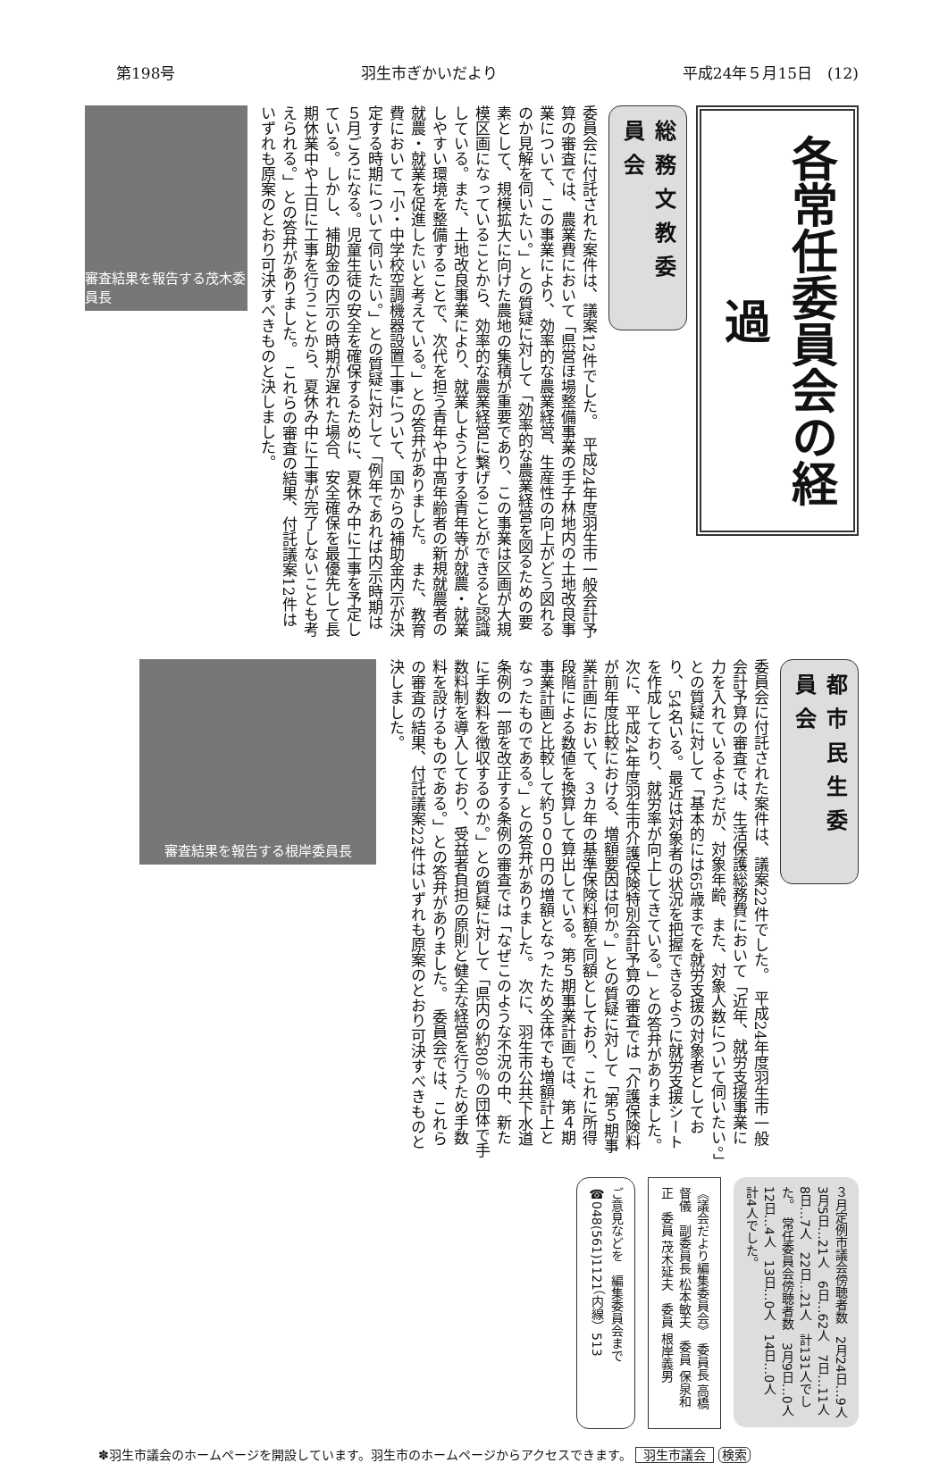第198号 羽生市ぎかいだより 平成24年５月15日　(12)
各常任委員会の経過
総務文教委員会
委員会に付託された案件は、議案12件でした。　平成24年度羽生市一般会計予算の審査では、農業費において「県営ほ場整備事業の手子林地内の土地改良事業について、この事業により、効率的な農業経営、生産性の向上がどう図れるのか見解を伺いたい。」との質疑に対して「効率的な農業経営を図るための要素として、規模拡大に向けた農地の集積が重要であり、この事業は区画が大規模区画になっていることから、効率的な農業経営に繋げることができると認識している。また、土地改良事業により、就業しようとする青年等が就農・就業しやすい環境を整備することで、次代を担う青年や中高年齢者の新規就農者の就農・就業を促進したいと考えている。」との答弁がありました。　また、教育費において「小・中学校空調機器設置工事について、国からの補助金内示が決定する時期について伺いたい。」との質疑に対して「例年であれば内示時期は５月ごろになる。児童生徒の安全を確保するために、夏休み中に工事を予定している。しかし、補助金の内示の時期が遅れた場合、安全確保を最優先して長期休業中や土日に工事を行うことから、夏休み中に工事が完了しないことも考えられる。」との答弁がありました。　これらの審査の結果、付託議案12件はいずれも原案のとおり可決すべきものと決しました。
審査結果を報告する茂木委員長
都市民生委員会
委員会に付託された案件は、議案22件でした。　平成24年度羽生市一般会計予算の審査では、生活保護総務費において「近年、就労支援事業に力を入れているようだが、対象年齢、また、対象人数について伺いたい。」との質疑に対して「基本的には65歳までを就労支援の対象者としており、54名いる。最近は対象者の状況を把握できるように就労支援シートを作成しており、就労率が向上してきている。」との答弁がありました。　次に、平成24年度羽生市介護保険特別会計予算の審査では「介護保険料が前年度比較における、増額要因は何か。」との質疑に対して「第５期事業計画において、３カ年の基準保険料額を同額としており、これに所得段階による数値を換算して算出している。第５期事業計画では、第４期事業計画と比較して約５００円の増額となったため全体でも増額計上となったものである。」との答弁がありました。　次に、羽生市公共下水道条例の一部を改正する条例の審査では「なぜこのような不況の中、新たに手数料を徴収するのか。」との質疑に対して「県内の約80％の団体で手数料制を導入しており、受益者負担の原則と健全な経営を行うため手数料を設けるものである。」との答弁がありました。　委員会では、これらの審査の結果、付託議案22件はいずれも原案のとおり可決すべきものと決しました。
審査結果を報告する根岸委員長
３月定例市議会傍聴者数　2月24日…9人　3月5日…21人　6日…62人　7日…11人　8日…7人　22日…21人　計131人でした。　常任委員会傍聴者数　3月9日…0人　12日…4人　13日…0人　14日…0人　計4人でした。
《議会だより編集委員会》　委員長 高橋督儀　副委員長 松本敏夫　委員 保泉和正　委員 茂木延夫　委員 根岸義男
ご意見などを　編集委員会まで　☎048(561)1121（内線）513
✽羽生市議会のホームページを開設しています。羽生市のホームページからアクセスできます。 羽生市議会 検索